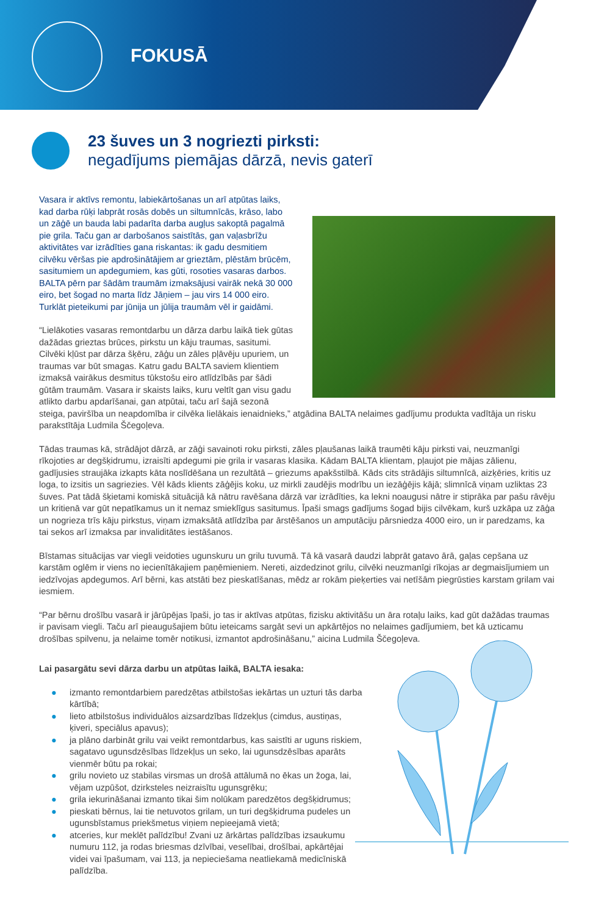FOKUSĀ
23 šuves un 3 nogriezti pirksti:
negadījums piemājas dārzā, nevis gaterī
Vasara ir aktīvs remontu, labiekārtošanas un arī atpūtas laiks, kad darba rūķi labprāt rosās dobēs un siltumnīcās, krāso, labo un zāģē un bauda labi padarīta darba augļus sakoptā pagalmā pie grila. Taču gan ar darbošanos saistītās, gan vaļasbrīžu aktivitātes var izrādīties gana riskantas: ik gadu desmitiem cilvēku vēršas pie apdrošinātājiem ar grieztām, plēstām brūcēm, sasitumiem un apdegumiem, kas gūti, rosoties vasaras darbos. BALTA pērn par šādām traumām izmaksājusi vairāk nekā 30 000 eiro, bet šogad no marta līdz Jāņiem – jau virs 14 000 eiro. Turklāt pieteikumi par jūnija un jūlija traumām vēl ir gaidāmi.
“Lielākoties vasaras remontdarbu un dārza darbu laikā tiek gūtas dažādas grieztas brūces, pirkstu un kāju traumas, sasitumi. Cilvēki kļūst par dārza šķēru, zāģu un zāles pļāvēju upuriem, un traumas var būt smagas. Katru gadu BALTA saviem klientiem izmaksā vairākus desmitus tūkstošu eiro atlīdzībās par šādi gūtām traumām. Vasara ir skaists laiks, kuru veltīt gan visu gadu atlikto darbu apdarīšanai, gan atpūtai, taču arī šajā sezonā steiga, paviršība un neapdomība ir cilvēka lielākais ienaidnieks,” atgādina BALTA nelaimes gadījumu produkta vadītāja un risku parakstītāja Ludmila Ščegoļeva.
Tādas traumas kā, strādājot dārzā, ar zāģi savainoti roku pirksti, zāles pļaušanas laikā traumēti kāju pirksti vai, neuzmanīgi rīkojoties ar degšķidrumu, izraisīti apdegumi pie grila ir vasaras klasika. Kādam BALTA klientam, pļaujot pie mājas zālienu, gadījusies straujāka izkapts kāta noslīdēšana un rezultātā – griezums apakšstilbā. Kāds cits strādājis siltumnīcā, aizķēries, kritis uz loga, to izsitis un sagriezies. Vēl kāds klients zāģējis koku, uz mirkli zaudējis modrību un iezāģējis kājā; slimnīcā viņam uzliktas 23 šuves. Pat tādā šķietami komiskā situācijā kā nātru ravēšana dārzā var izrādīties, ka lekni noaugusi nātre ir stiprāka par pašu rāvēju un kritienā var gūt nepatīkamus un it nemaz smieklīgus sasitumus. Īpaši smags gadījums šogad bijis cilvēkam, kurš uzkāpa uz zāģa un nogrieza trīs kāju pirkstus, viņam izmaksātā atlīdzība par ārstēšanos un amputāciju pārsniedza 4000 eiro, un ir paredzams, ka tai sekos arī izmaksa par invaliditātes iestāšanos.
Bīstamas situācijas var viegli veidoties ugunskuru un grilu tuvumā. Tā kā vasarā daudzi labprāt gatavo ārā, gaļas cepšana uz karstām oglēm ir viens no iecienītākajiem paņēmieniem. Nereti, aizdedzinot grilu, cilvēki neuzmanīgi rīkojas ar degmaisījumiem un iedzīvojas apdegumos. Arī bērni, kas atstāti bez pieskatīšanas, mēdz ar rokām pieķerties vai netīšām piegrūsties karstam grilam vai iesmiem.
“Par bērnu drošību vasarā ir jārūpējas īpaši, jo tas ir aktīvas atpūtas, fizisku aktivitāšu un āra rotaļu laiks, kad gūt dažādas traumas ir pavisam viegli. Taču arī pieaugušajiem būtu ieteicams sargāt sevi un apkārtējos no nelaimes gadījumiem, bet kā uzticamu drošības spilvenu, ja nelaime tomēr notikusi, izmantot apdrošināšanu,” aicina Ludmila Ščegoļeva.
Lai pasargātu sevi dārza darbu un atpūtas laikā, BALTA iesaka:
● izmanto remontdarbiem paredzētas atbilstošas iekārtas un uzturi tās darba kārtībā;
● lieto atbilstošus individuālos aizsardzības līdzekļus (cimdus, austiņas, ķiveri, speciālus apavus);
● ja plāno darbināt grilu vai veikt remontdarbus, kas saistīti ar uguns riskiem, sagatavo ugunsdzēsības līdzekļus un seko, lai ugunsdzēsības aparāts vienmēr būtu pa rokai;
● grilu novieto uz stabilas virsmas un drošā attālumā no ēkas un žoga, lai, vējam uzpūšot, dzirksteles neizraisītu ugunsgrēku;
● grila iekurināšanai izmanto tikai šim nolūkam paredzētos degšķidrumus;
● pieskati bērnus, lai tie netuvotos grilam, un turi degšķidruma pudeles un ugunsbīstamus priekšmetus viņiem nepieejamā vietā;
● atceries, kur meklēt palīdzību! Zvani uz ārkārtas palīdzības izsaukumu numuru 112, ja rodas briesmas dzīvībai, veselībai, drošībai, apkārtējai videi vai īpašumam, vai 113, ja nepieciešama neatliekamā medicīniskā palīdzība.